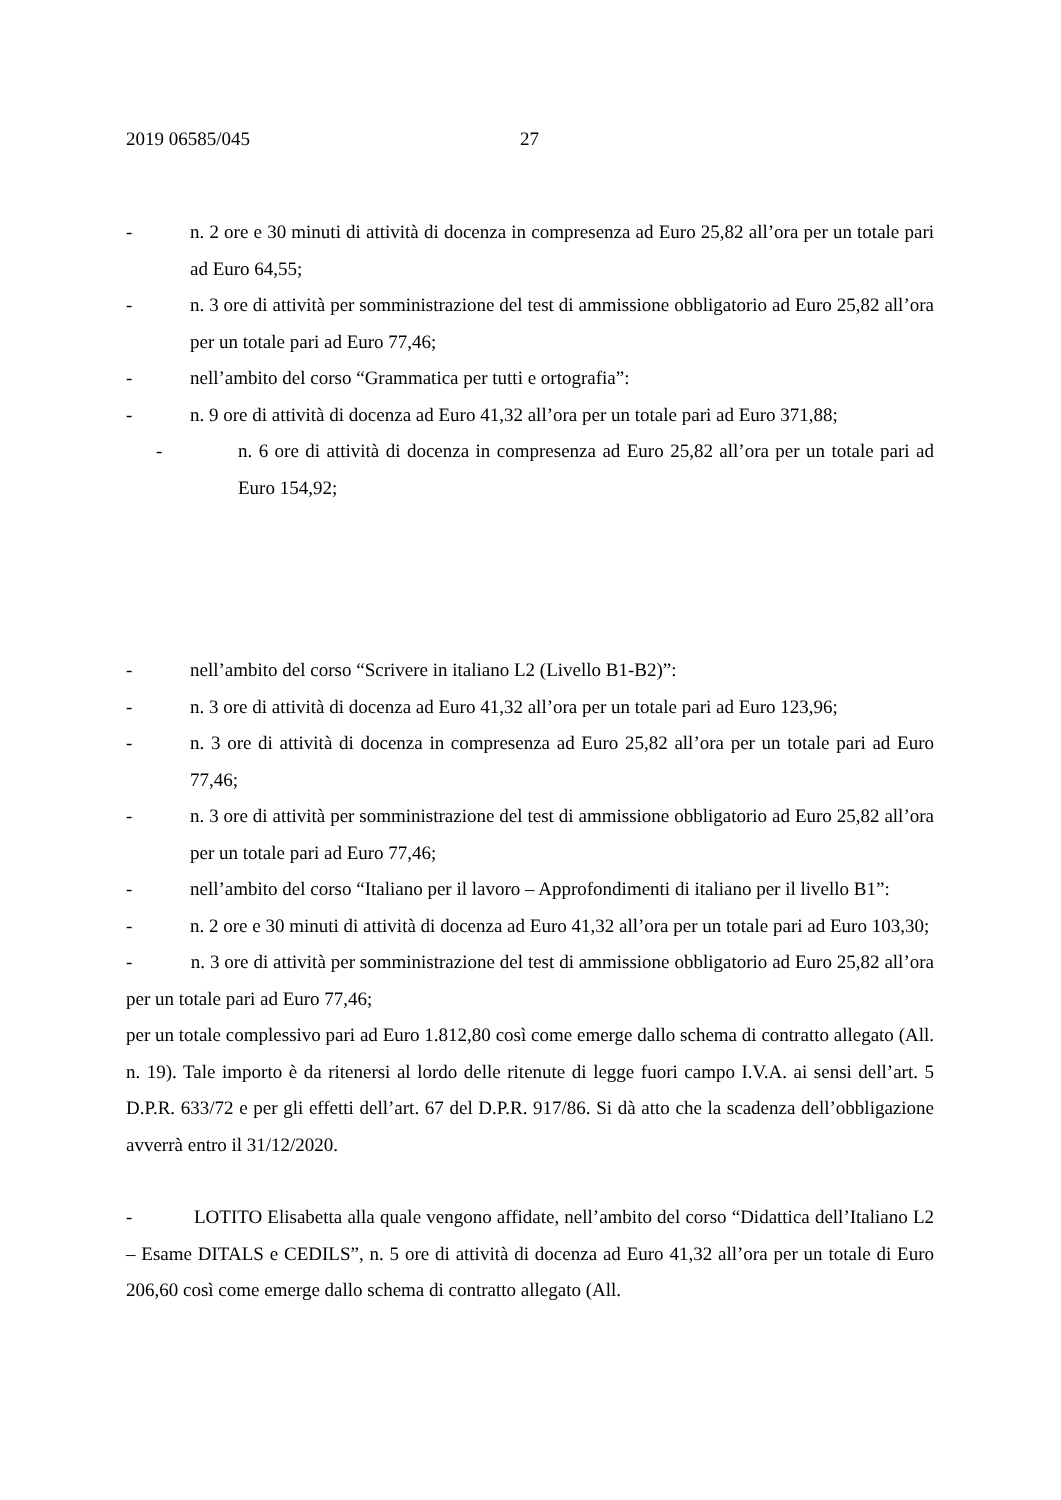2019 06585/045 27
- n. 2 ore e 30 minuti di attività di docenza in compresenza ad Euro 25,82 all’ora per un totale pari ad Euro 64,55;
- n. 3 ore di attività per somministrazione del test di ammissione obbligatorio ad Euro 25,82 all’ora per un totale pari ad Euro 77,46;
- nell’ambito del corso “Grammatica per tutti e ortografia”:
- n. 9 ore di attività di docenza ad Euro 41,32 all’ora per un totale pari ad Euro 371,88;
- n. 6 ore di attività di docenza in compresenza ad Euro 25,82 all’ora per un totale pari ad Euro 154,92;
- nell’ambito del corso “Scrivere in italiano L2 (Livello B1-B2)”:
- n. 3 ore di attività di docenza ad Euro 41,32 all’ora per un totale pari ad Euro 123,96;
- n. 3 ore di attività di docenza in compresenza ad Euro 25,82 all’ora per un totale pari ad Euro 77,46;
- n. 3 ore di attività per somministrazione del test di ammissione obbligatorio ad Euro 25,82 all’ora per un totale pari ad Euro 77,46;
- nell’ambito del corso “Italiano per il lavoro – Approfondimenti di italiano per il livello B1”:
- n. 2 ore e 30 minuti di attività di docenza ad Euro 41,32 all’ora per un totale pari ad Euro 103,30;
- n. 3 ore di attività per somministrazione del test di ammissione obbligatorio ad Euro 25,82 all’ora per un totale pari ad Euro 77,46;
per un totale complessivo pari ad Euro 1.812,80 così come emerge dallo schema di contratto allegato (All. n. 19). Tale importo è da ritenersi al lordo delle ritenute di legge fuori campo I.V.A. ai sensi dell’art. 5 D.P.R. 633/72 e per gli effetti dell’art. 67 del D.P.R. 917/86. Si dà atto che la scadenza dell’obbligazione avverrà entro il 31/12/2020.
- LOTITO Elisabetta alla quale vengono affidate, nell’ambito del corso “Didattica dell’Italiano L2 – Esame DITALS e CEDILS”, n. 5 ore di attività di docenza ad Euro 41,32 all’ora per un totale di Euro 206,60 così come emerge dallo schema di contratto allegato (All.